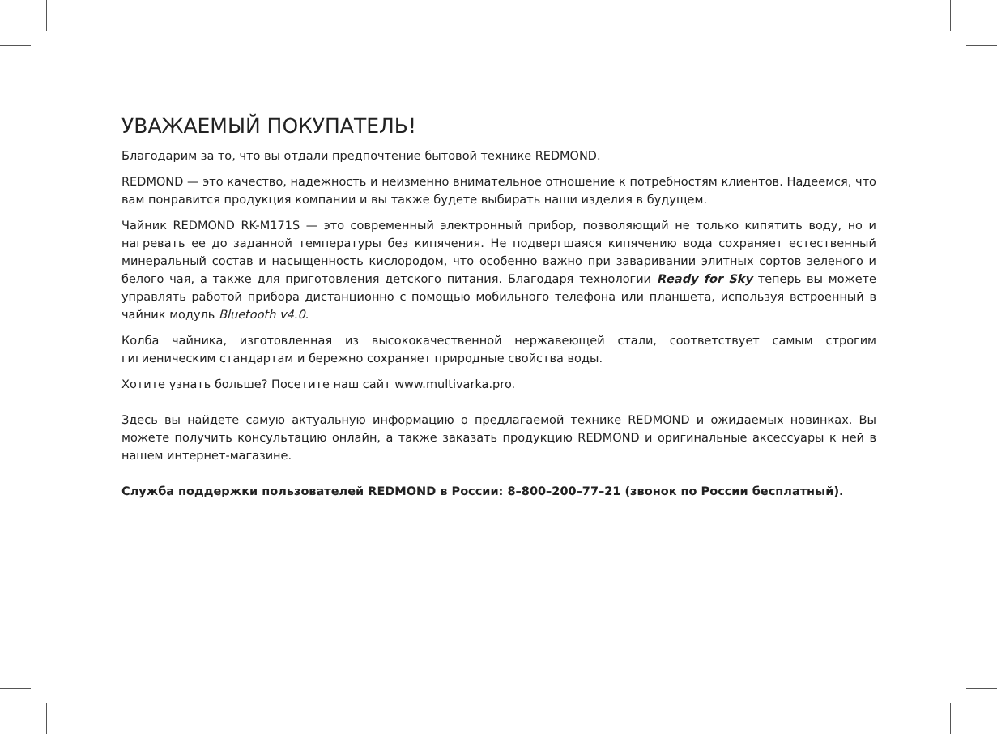УВАЖАЕМЫЙ ПОКУПАТЕЛЬ!
Благодарим за то, что вы отдали предпочтение бытовой технике REDMOND.
REDMOND — это качество, надежность и неизменно внимательное отношение к потребностям клиентов. Надеемся, что вам понравится продукция компании и вы также будете выбирать наши изделия в будущем.
Чайник REDMOND RK-M171S — это современный электронный прибор, позволяющий не только кипятить воду, но и нагревать ее до заданной температуры без кипячения. Не подвергшаяся кипячению вода сохраняет естественный минеральный состав и насыщенность кислородом, что особенно важно при заваривании элитных сортов зеленого и белого чая, а также для приготовления детского питания. Благодаря технологии Ready for Sky теперь вы можете управлять работой прибора дистанционно с помощью мобильного телефона или планшета, используя встроенный в чайник модуль Bluetooth v4.0.
Колба чайника, изготовленная из высококачественной нержавеющей стали, соответствует самым строгим гигиеническим стандартам и бережно сохраняет природные свойства воды.
Хотите узнать больше? Посетите наш сайт www.multivarka.pro.
Здесь вы найдете самую актуальную информацию о предлагаемой технике REDMOND и ожидаемых новинках. Вы можете получить консультацию онлайн, а также заказать продукцию REDMOND и оригинальные аксессуары к ней в нашем интернет-магазине.
Служба поддержки пользователей REDMOND в России: 8–800–200–77–21 (звонок по России бесплатный).